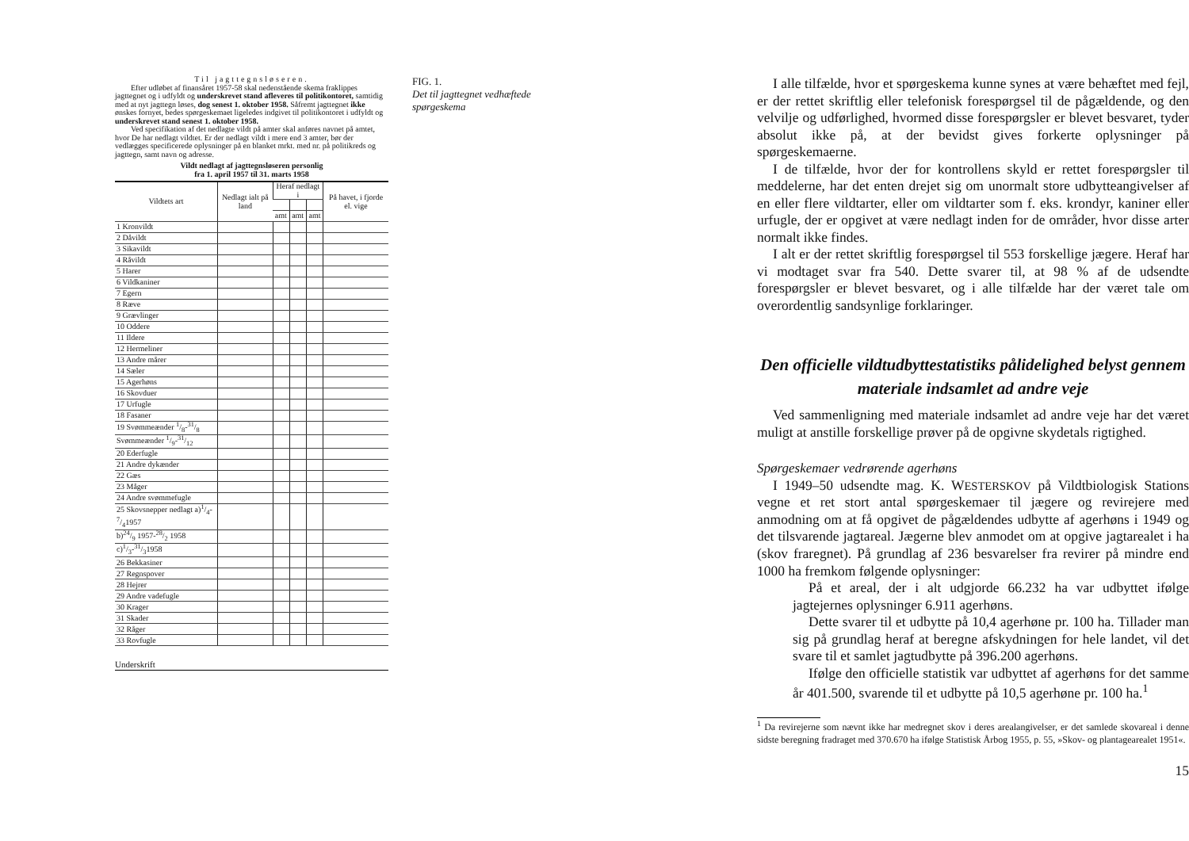Til jagttegnsløseren.
Efter udløbet af finansåret 1957-58 skal nedenstående skema fraklippes jagttegnet og i udfyldt og underskrevet stand afleveres til politikontoret, samtidig med at nyt jagttegn løses, dog senest 1. oktober 1958. Såfremt jagttegnet ikke ønskes fornyet, bedes spørgeskemaet ligeledes indgivet til politikontoret i udfyldt og underskrevet stand senest 1. oktober 1958.
Ved specifikation af det nedlagte vildt på amter skal anføres navnet på amtet, hvor De har nedlagt vildtet. Er der nedlagt vildt i mere end 3 amter, bør der vedlægges specificerede oplysninger på en blanket mrkt. med nr. på politikreds og jagttegn, samt navn og adresse.
Vildt nedlagt af jagttegnsløseren personlig
fra 1. april 1957 til 31. marts 1958
| Vildtets art | Nedlagt ialt på land | Heraf nedlagt i | | | På havet, i fjorde el. vige |
| --- | --- | --- | --- | --- | --- |
| | | amt | amt | amt | |
| 1 Kronvildt | | | | | |
| 2 Dåvildt | | | | | |
| 3 Sikavildt | | | | | |
| 4 Råvildt | | | | | |
| 5 Harer | | | | | |
| 6 Vildkaniner | | | | | |
| 7 Egern | | | | | |
| 8 Ræve | | | | | |
| 9 Grævlinger | | | | | |
| 10 Oddere | | | | | |
| 11 Ildere | | | | | |
| 12 Hermeliner | | | | | |
| 13 Andre mårer | | | | | |
| 14 Sæler | | | | | |
| 15 Agerhøns | | | | | |
| 16 Skovduer | | | | | |
| 17 Urfugle | | | | | |
| 18 Fasaner | | | | | |
| 19 Svømmeænder 1/8-31/8 | | | | | |
| Svømmeænder 1/9-31/12 | | | | | |
| 20 Ederfugle | | | | | |
| 21 Andre dykænder | | | | | |
| 22 Gæs | | | | | |
| 23 Måger | | | | | |
| 24 Andre svømmefugle | | | | | |
| 25 Skovsnepper nedlagt a)1/4-7/41957 | | | | | |
| b)24/9 1957-28/2 1958 | | | | | |
| c)1/3-31/31958 | | | | | |
| 26 Bekkasiner | | | | | |
| 27 Regnspover | | | | | |
| 28 Hejrer | | | | | |
| 29 Andre vadefugle | | | | | |
| 30 Krager | | | | | |
| 31 Skader | | | | | |
| 32 Råger | | | | | |
| 33 Rovfugle | | | | | |
Underskrift
FIG. 1.
Det til jagttegnet vedhæftede spørgeskema
I alle tilfælde, hvor et spørgeskema kunne synes at være behæftet med fejl, er der rettet skriftlig eller telefonisk forespørgsel til de pågældende, og den velvilje og udførlighed, hvormed disse forespørgsler er blevet besvaret, tyder absolut ikke på, at der bevidst gives forkerte oplysninger på spørgeskemaerne.
I de tilfælde, hvor der for kontrollens skyld er rettet forespørgsler til meddelerne, har det enten drejet sig om unormalt store udbytteangivelser af en eller flere vildtarter, eller om vildtarter som f. eks. krondyr, kaniner eller urfugle, der er opgivet at være nedlagt inden for de områder, hvor disse arter normalt ikke findes.
I alt er der rettet skriftlig forespørgsel til 553 forskellige jægere. Heraf har vi modtaget svar fra 540. Dette svarer til, at 98 % af de udsendte forespørgsler er blevet besvaret, og i alle tilfælde har der været tale om overordentlig sandsynlige forklaringer.
Den officielle vildtudbyttestatistiks pålidelighed belyst gennem materiale indsamlet ad andre veje
Ved sammenligning med materiale indsamlet ad andre veje har det været muligt at anstille forskellige prøver på de opgivne skydetals rigtighed.
Spørgeskemaer vedrørende agerhøns
I 1949–50 udsendte mag. K. WESTERSKOV på Vildtbiologisk Stations vegne et ret stort antal spørgeskemaer til jægere og revirejere med anmodning om at få opgivet de pågældendes udbytte af agerhøns i 1949 og det tilsvarende jagtareal. Jægerne blev anmodet om at opgive jagtarealet i ha (skov fraregnet). På grundlag af 236 besvarelser fra revirer på mindre end 1000 ha fremkom følgende oplysninger:
På et areal, der i alt udgjorde 66.232 ha var udbyttet ifølge jagtejernes oplysninger 6.911 agerhøns.
Dette svarer til et udbytte på 10,4 agerhøne pr. 100 ha. Tillader man sig på grundlag heraf at beregne afskydningen for hele landet, vil det svare til et samlet jagtudbytte på 396.200 agerhøns.
Ifølge den officielle statistik var udbyttet af agerhøns for det samme år 401.500, svarende til et udbytte på 10,5 agerhøne pr. 100 ha.<sup>1</sup>
<sup>1</sup> Da revirejerne som nævnt ikke har medregnet skov i deres arealangivelser, er det samlede skovareal i denne sidste beregning fradraget med 370.670 ha ifølge Statistisk Årbog 1955, p. 55, »Skov- og plantagearealet 1951«.
15